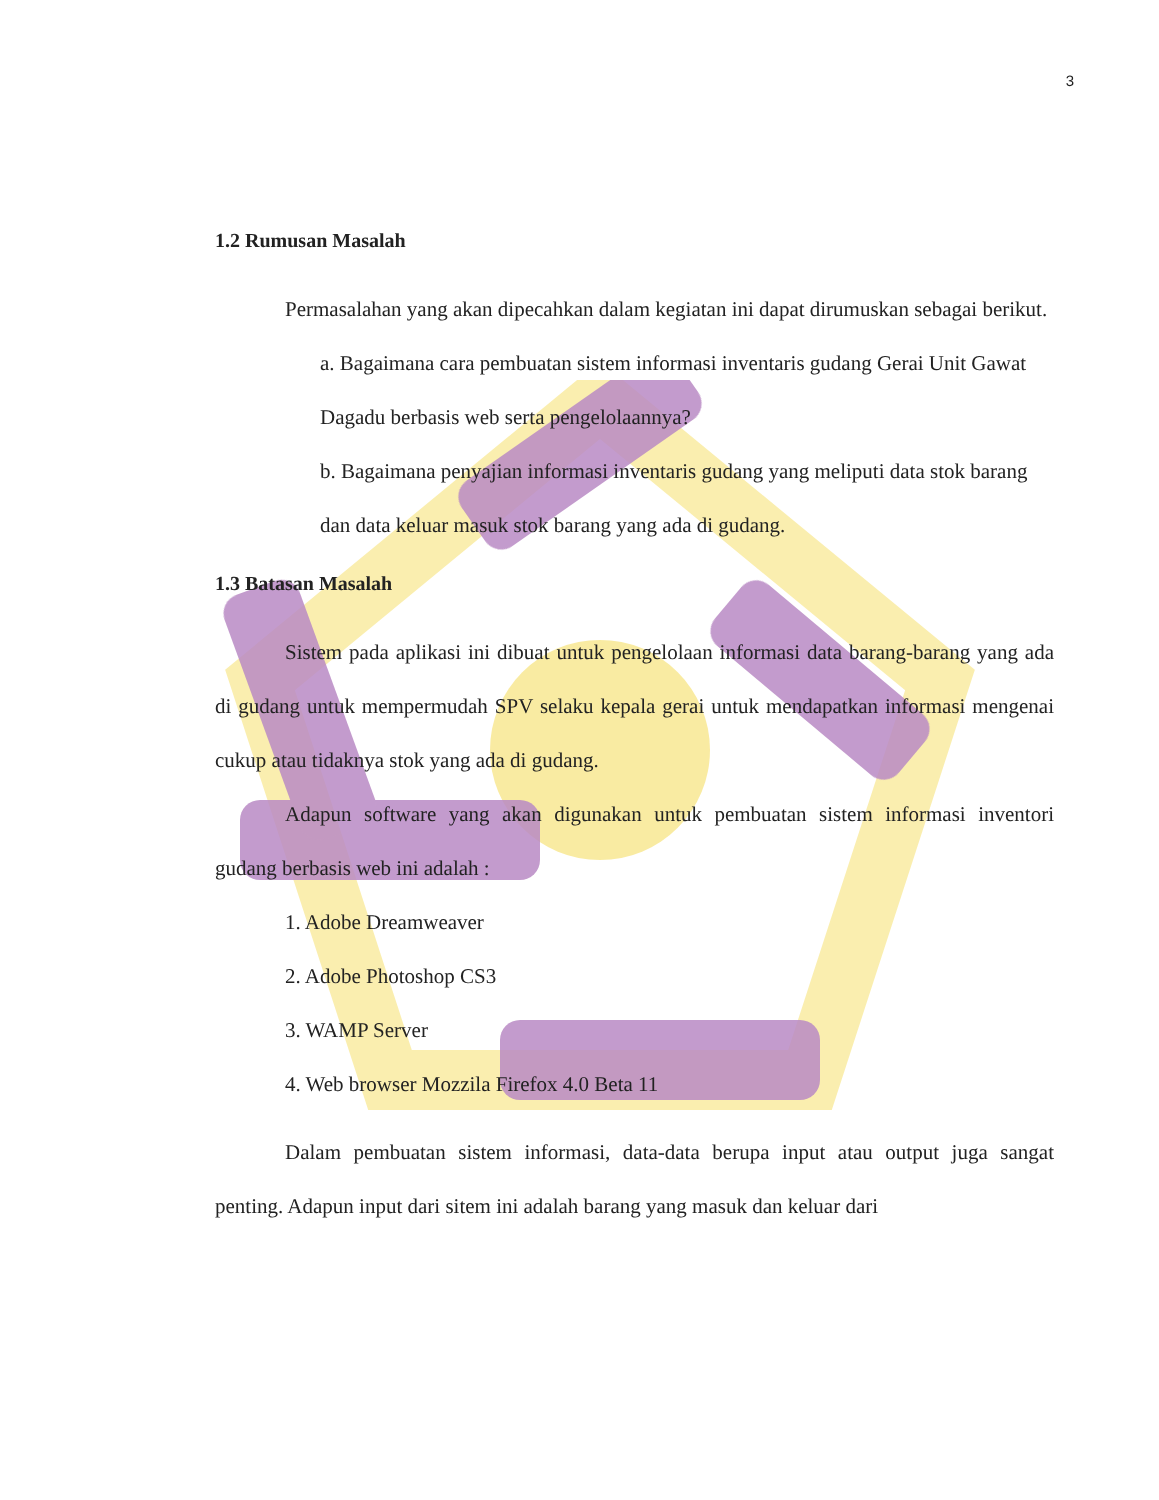3
1.2 Rumusan Masalah
Permasalahan yang akan dipecahkan dalam kegiatan ini dapat dirumuskan sebagai berikut.
a. Bagaimana cara pembuatan sistem informasi inventaris gudang Gerai Unit Gawat Dagadu berbasis web serta pengelolaannya?
b. Bagaimana penyajian informasi inventaris gudang yang meliputi data stok barang dan data keluar masuk stok barang yang ada di gudang.
1.3 Batasan Masalah
Sistem pada aplikasi ini dibuat untuk pengelolaan informasi data barang-barang yang ada di gudang untuk mempermudah SPV selaku kepala gerai untuk mendapatkan informasi mengenai cukup atau tidaknya stok yang ada di gudang.
Adapun software yang akan digunakan untuk pembuatan sistem informasi inventori gudang berbasis web ini adalah :
1. Adobe Dreamweaver
2. Adobe Photoshop CS3
3. WAMP Server
4. Web browser Mozzila Firefox 4.0 Beta 11
Dalam pembuatan sistem informasi, data-data berupa input atau output juga sangat penting. Adapun input dari sitem ini adalah barang yang masuk dan keluar dari